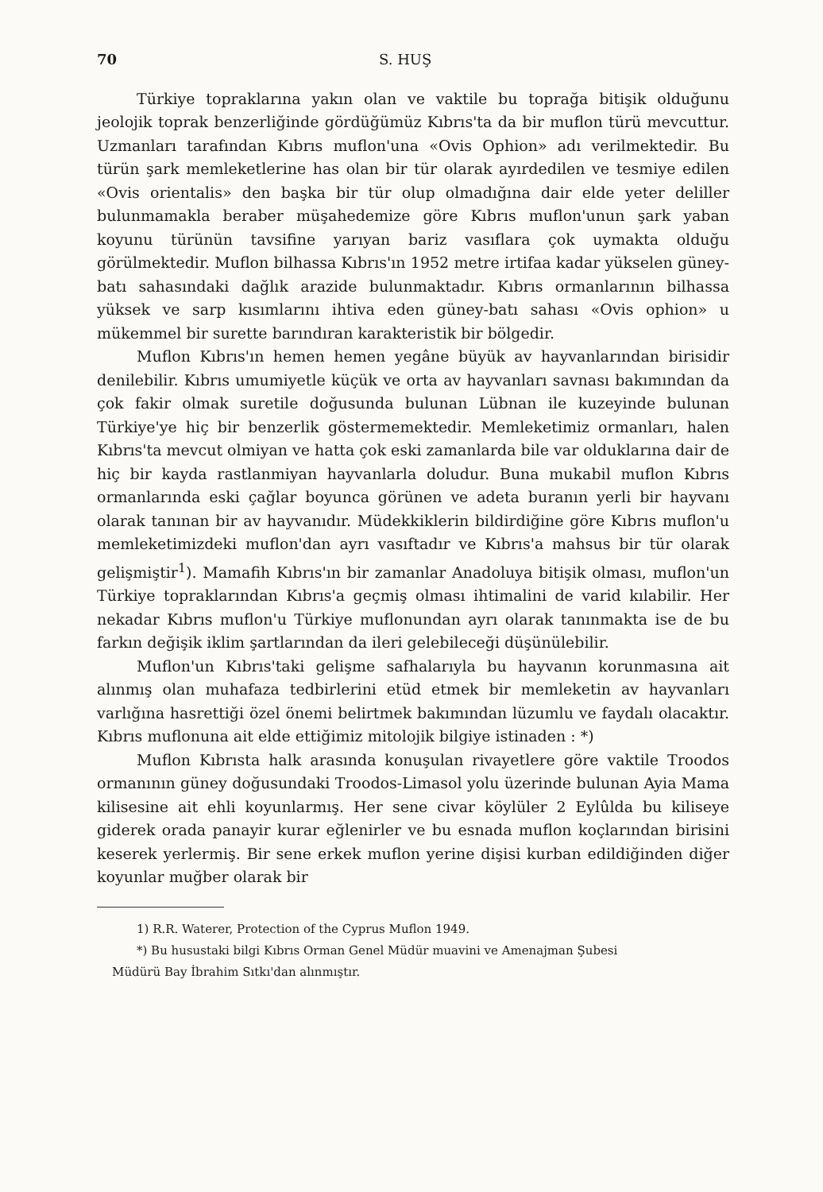70 S. HUŞ
Türkiye topraklarına yakın olan ve vaktile bu toprağa bitişik olduğunu jeolojik toprak benzerliğinde gördüğümüz Kıbrıs'ta da bir muflon türü mevcuttur. Uzmanları tarafından Kıbrıs muflon'una «Ovis Ophion» adı verilmektedir. Bu türün şark memleketlerine has olan bir tür olarak ayırdedilen ve tesmiye edilen «Ovis orientalis» den başka bir tür olup olmadığına dair elde yeter deliller bulunmamakla beraber müşahedemize göre Kıbrıs muflon'unun şark yaban koyunu türünün tavsifine yarıyan bariz vasıflara çok uymakta olduğu görülmektedir. Muflon bilhassa Kıbrıs'ın 1952 metre irtifaa kadar yükselen güney-batı sahasındaki dağlık arazide bulunmaktadır. Kıbrıs ormanlarının bilhassa yüksek ve sarp kısımlarını ihtiva eden güney-batı sahası «Ovis ophion» u mükemmel bir surette barındıran karakteristik bir bölgedir.
Muflon Kıbrıs'ın hemen hemen yegâne büyük av hayvanlarından birisidir denilebilir. Kıbrıs umumiyetle küçük ve orta av hayvanları savnası bakımından da çok fakir olmak suretile doğusunda bulunan Lübnan ile kuzeyinde bulunan Türkiye'ye hiç bir benzerlik göstermemektedir. Memleketimiz ormanları, halen Kıbrıs'ta mevcut olmiyan ve hatta çok eski zamanlarda bile var olduklarına dair de hiç bir kayda rastlanmiyan hayvanlarla doludur. Buna mukabil muflon Kıbrıs ormanlarında eski çağlar boyunca görünen ve adeta buranın yerli bir hayvanı olarak tanınan bir av hayvanıdır. Müdekkiklerin bildirdiğine göre Kıbrıs muflon'u memleketimizdeki muflon'dan ayrı vasıftadır ve Kıbrıs'a mahsus bir tür olarak gelişmiştir<sup>1</sup>). Mamafih Kıbrıs'ın bir zamanlar Anadoluya bitişik olması, muflon'un Türkiye topraklarından Kıbrıs'a geçmiş olması ihtimalini de varid kılabilir. Her nekadar Kıbrıs muflon'u Türkiye muflonundan ayrı olarak tanınmakta ise de bu farkın değişik iklim şartlarından da ileri gelebileceği düşünülebilir.
Muflon'un Kıbrıs'taki gelişme safhalarıyla bu hayvanın korunmasına ait alınmış olan muhafaza tedbirlerini etüd etmek bir memleketin av hayvanları varlığına hasrettiği özel önemi belirtmek bakımından lüzumlu ve faydalı olacaktır. Kıbrıs muflonuna ait elde ettiğimiz mitolojik bilgiye istinaden : *)
Muflon Kıbrısta halk arasında konuşulan rivayetlere göre vaktile Troodos ormanının güney doğusundaki Troodos-Limasol yolu üzerinde bulunan Ayia Mama kilisesine ait ehli koyunlarmış. Her sene civar köylüler 2 Eylûlda bu kiliseye giderek orada panayir kurar eğlenirler ve bu esnada muflon koçlarından birisini keserek yerlermiş. Bir sene erkek muflon yerine dişisi kurban edildiğinden diğer koyunlar muğber olarak bir
1) R.R. Waterer, Protection of the Cyprus Muflon 1949.
*) Bu husustaki bilgi Kıbrıs Orman Genel Müdür muavini ve Amenajman Şubesi
Müdürü Bay İbrahim Sıtkı'dan alınmıştır.